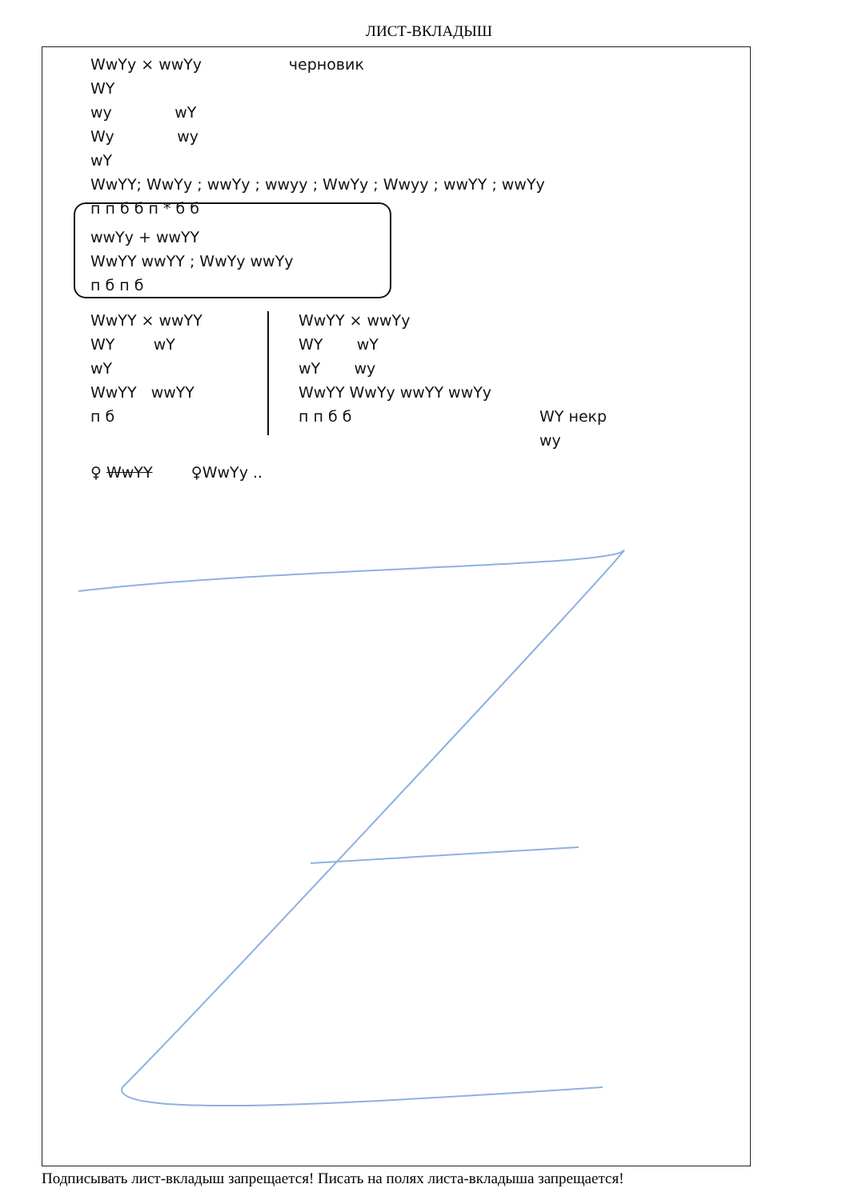ЛИСТ-ВКЛАДЫШ
WwYy × wwYy черновик
WY
wy wY
Wy wy
wY
WwYY; WwYy ; wwYy ; wwyy ; WwYy ; Wwyy ; wwYY ; wwYy
п п б б п * б б
wwYy + wwYY
WwYY wwYY ; WwYy wwYy
п б п б
WwYY × wwYY
WY wY
wY
WwYY wwYY
п б
WwYY × wwYy
WY wY
wY wy
WwYY WwYy wwYY wwYy
п п б б
WY некр
wy
♀ WwYY ♀WwYy ..
Подписывать лист-вкладыш запрещается! Писать на полях листа-вкладыша запрещается!